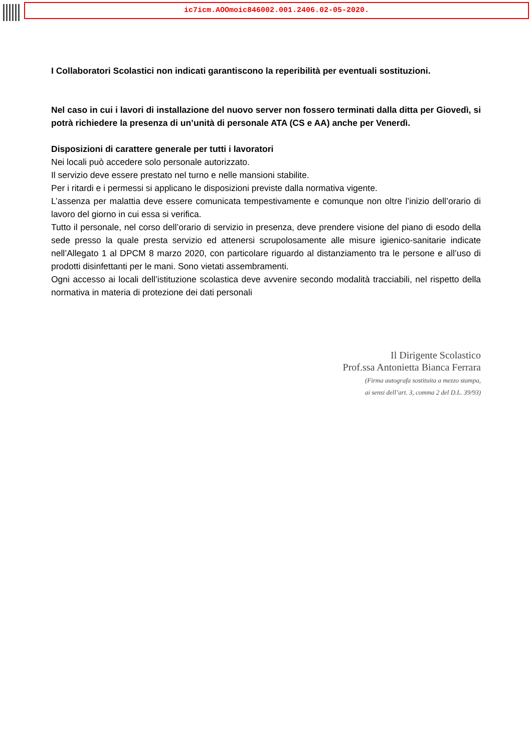ic7icm.AOOmoic846002.001.2406.02-05-2020.
I Collaboratori Scolastici non indicati garantiscono la reperibilità per eventuali sostituzioni.
Nel caso in cui i lavori di installazione del nuovo server non fossero terminati dalla ditta per Giovedì, si potrà richiedere la presenza di un’unità di personale ATA (CS e AA) anche per Venerdì.
Disposizioni di carattere generale per tutti i lavoratori
Nei locali può accedere solo personale autorizzato.
Il servizio deve essere prestato nel turno e nelle mansioni stabilite.
Per i ritardi e i permessi si applicano le disposizioni previste dalla normativa vigente.
L’assenza per malattia deve essere comunicata tempestivamente e comunque non oltre l’inizio dell’orario di lavoro del giorno in cui essa si verifica.
Tutto il personale, nel corso dell’orario di servizio in presenza, deve prendere visione del piano di esodo della sede presso la quale presta servizio ed attenersi scrupolosamente alle misure igienico-sanitarie indicate nell’Allegato 1 al DPCM 8 marzo 2020, con particolare riguardo al distanziamento tra le persone e all’uso di prodotti disinfettanti per le mani. Sono vietati assembramenti.
Ogni accesso ai locali dell’istituzione scolastica deve avvenire secondo modalità tracciabili, nel rispetto della normativa in materia di protezione dei dati personali
Il Dirigente Scolastico
Prof.ssa Antonietta Bianca Ferrara
(Firma autografa sostituita a mezzo stampa,
ai sensi dell’art. 3, comma 2 del D.L. 39/93)